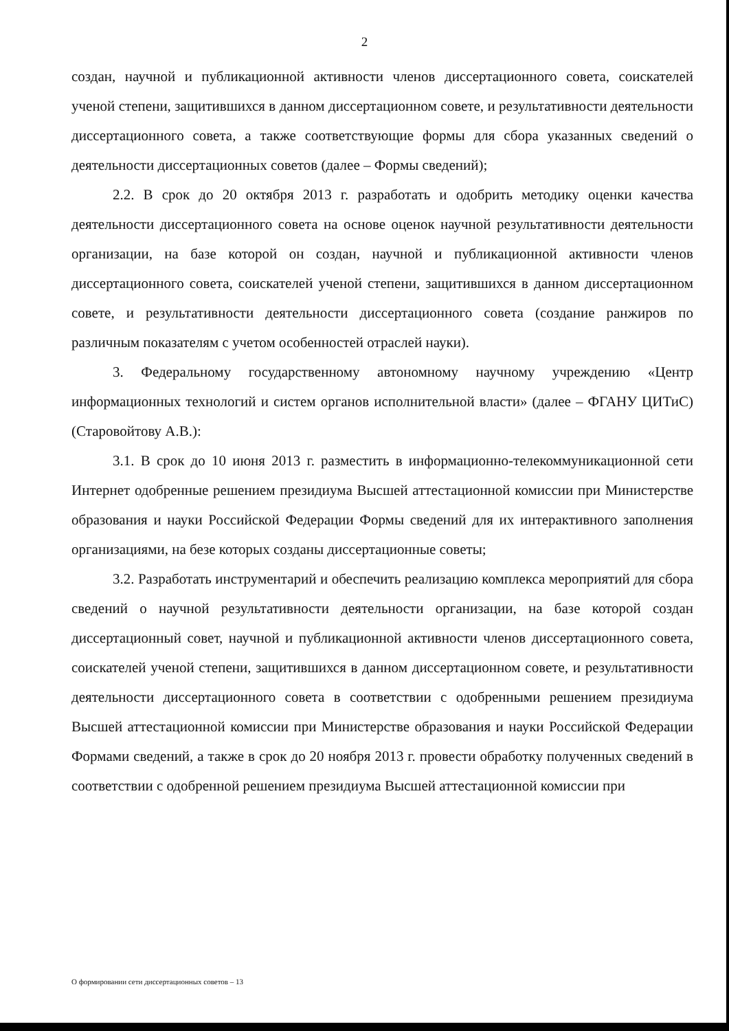2
создан, научной и публикационной активности членов диссертационного совета, соискателей ученой степени, защитившихся в данном диссертационном совете, и результативности деятельности диссертационного совета, а также соответствующие формы для сбора указанных сведений о деятельности диссертационных советов (далее – Формы сведений);
2.2. В срок до 20 октября 2013 г. разработать и одобрить методику оценки качества деятельности диссертационного совета на основе оценок научной результативности деятельности организации, на базе которой он создан, научной и публикационной активности членов диссертационного совета, соискателей ученой степени, защитившихся в данном диссертационном совете, и результативности деятельности диссертационного совета (создание ранжиров по различным показателям с учетом особенностей отраслей науки).
3. Федеральному государственному автономному научному учреждению «Центр информационных технологий и систем органов исполнительной власти» (далее – ФГАНУ ЦИТиС) (Старовойтову А.В.):
3.1. В срок до 10 июня 2013 г. разместить в информационно-телекоммуникационной сети Интернет одобренные решением президиума Высшей аттестационной комиссии при Министерстве образования и науки Российской Федерации Формы сведений для их интерактивного заполнения организациями, на безе которых созданы диссертационные советы;
3.2. Разработать инструментарий и обеспечить реализацию комплекса мероприятий для сбора сведений о научной результативности деятельности организации, на базе которой создан диссертационный совет, научной и публикационной активности членов диссертационного совета, соискателей ученой степени, защитившихся в данном диссертационном совете, и результативности деятельности диссертационного совета в соответствии с одобренными решением президиума Высшей аттестационной комиссии при Министерстве образования и науки Российской Федерации Формами сведений, а также в срок до 20 ноября 2013 г. провести обработку полученных сведений в соответствии с одобренной решением президиума Высшей аттестационной комиссии при
О формировании сети диссертационных советов – 13